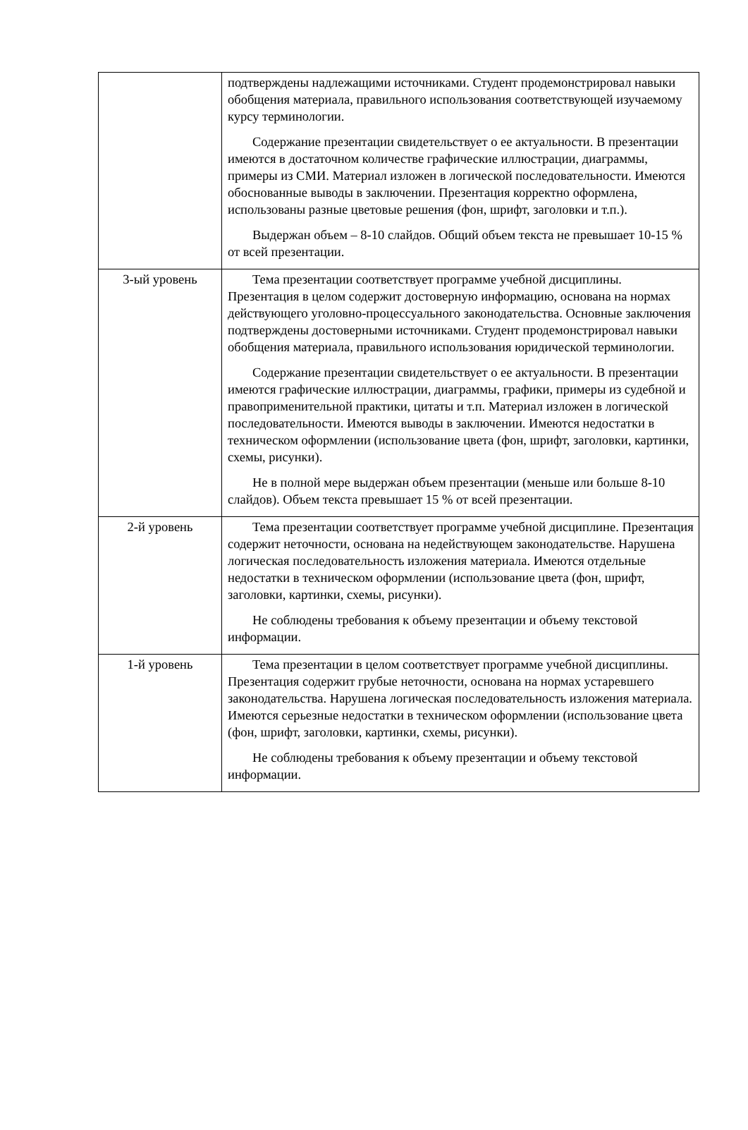| | подтверждены надлежащими источниками. Студент продемонстрировал навыки обобщения материала, правильного использования соответствующей изучаемому курсу терминологии. Содержание презентации свидетельствует о ее актуальности. В презентации имеются в достаточном количестве графические иллюстрации, диаграммы, примеры из СМИ. Материал изложен в логической последовательности. Имеются обоснованные выводы в заключении. Презентация корректно оформлена, использованы разные цветовые решения (фон, шрифт, заголовки и т.п.). Выдержан объем – 8-10 слайдов. Общий объем текста не превышает 10-15 % от всей презентации. |
| 3-ый уровень | Тема презентации соответствует программе учебной дисциплины. Презентация в целом содержит достоверную информацию, основана на нормах действующего уголовно-процессуального законодательства. Основные заключения подтверждены достоверными источниками. Студент продемонстрировал навыки обобщения материала, правильного использования юридической терминологии. Содержание презентации свидетельствует о ее актуальности. В презентации имеются графические иллюстрации, диаграммы, графики, примеры из судебной и правоприменительной практики, цитаты и т.п. Материал изложен в логической последовательности. Имеются выводы в заключении. Имеются недостатки в техническом оформлении (использование цвета (фон, шрифт, заголовки, картинки, схемы, рисунки). Не в полной мере выдержан объем презентации (меньше или больше 8-10 слайдов). Объем текста превышает 15 % от всей презентации. |
| 2-й уровень | Тема презентации соответствует программе учебной дисциплине. Презентация содержит неточности, основана на недействующем законодательстве. Нарушена логическая последовательность изложения материала. Имеются отдельные недостатки в техническом оформлении (использование цвета (фон, шрифт, заголовки, картинки, схемы, рисунки). Не соблюдены требования к объему презентации и объему текстовой информации. |
| 1-й уровень | Тема презентации в целом соответствует программе учебной дисциплины. Презентация содержит грубые неточности, основана на нормах устаревшего законодательства. Нарушена логическая последовательность изложения материала. Имеются серьезные недостатки в техническом оформлении (использование цвета (фон, шрифт, заголовки, картинки, схемы, рисунки). Не соблюдены требования к объему презентации и объему текстовой информации. |